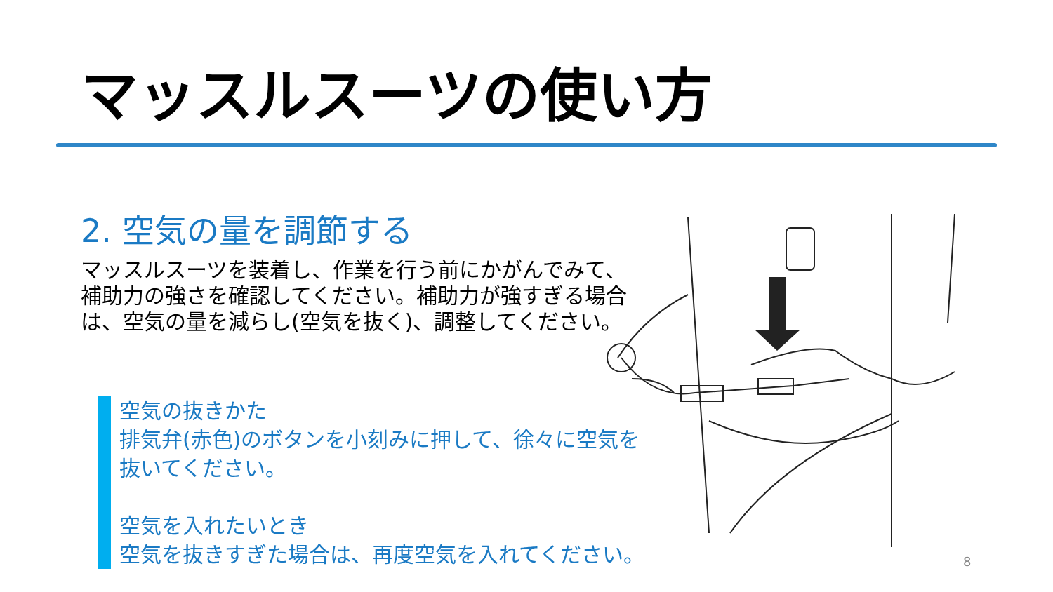マッスルスーツの使い方
2. 空気の量を調節する
マッスルスーツを装着し、作業を行う前にかがんでみて、補助力の強さを確認してください。補助力が強すぎる場合は、空気の量を減らし(空気を抜く)、調整してください。
空気の抜きかた
排気弁(赤色)のボタンを小刻みに押して、徐々に空気を抜いてください。
空気を入れたいとき
空気を抜きすぎた場合は、再度空気を入れてください。
8